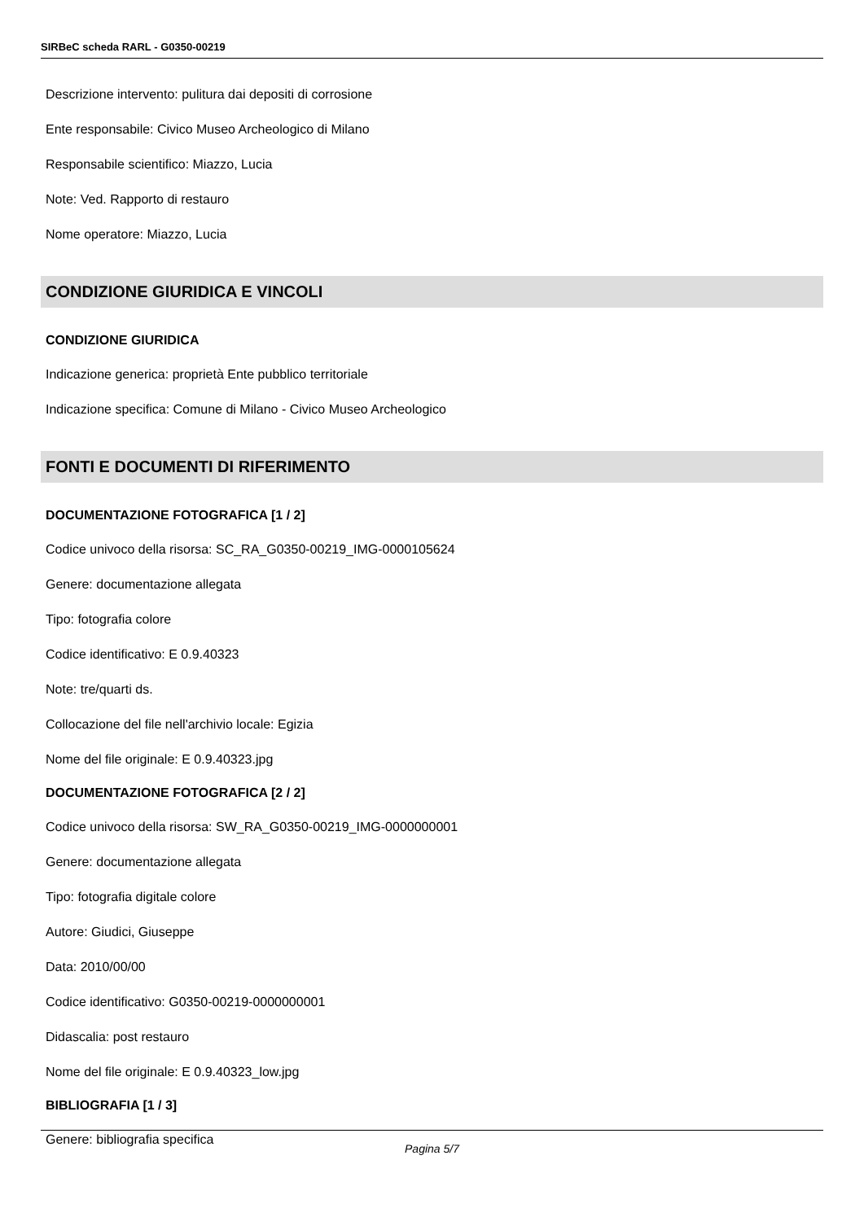SIRBeC scheda RARL - G0350-00219
Descrizione intervento: pulitura dai depositi di corrosione
Ente responsabile: Civico Museo Archeologico di Milano
Responsabile scientifico: Miazzo, Lucia
Note: Ved. Rapporto di restauro
Nome operatore: Miazzo, Lucia
CONDIZIONE GIURIDICA E VINCOLI
CONDIZIONE GIURIDICA
Indicazione generica: proprietà Ente pubblico territoriale
Indicazione specifica: Comune di Milano - Civico Museo Archeologico
FONTI E DOCUMENTI DI RIFERIMENTO
DOCUMENTAZIONE FOTOGRAFICA [1 / 2]
Codice univoco della risorsa: SC_RA_G0350-00219_IMG-0000105624
Genere: documentazione allegata
Tipo: fotografia colore
Codice identificativo: E 0.9.40323
Note: tre/quarti ds.
Collocazione del file nell'archivio locale: Egizia
Nome del file originale: E 0.9.40323.jpg
DOCUMENTAZIONE FOTOGRAFICA [2 / 2]
Codice univoco della risorsa: SW_RA_G0350-00219_IMG-0000000001
Genere: documentazione allegata
Tipo: fotografia digitale colore
Autore: Giudici, Giuseppe
Data: 2010/00/00
Codice identificativo: G0350-00219-0000000001
Didascalia: post restauro
Nome del file originale: E 0.9.40323_low.jpg
BIBLIOGRAFIA [1 / 3]
Genere: bibliografia specifica
Pagina 5/7